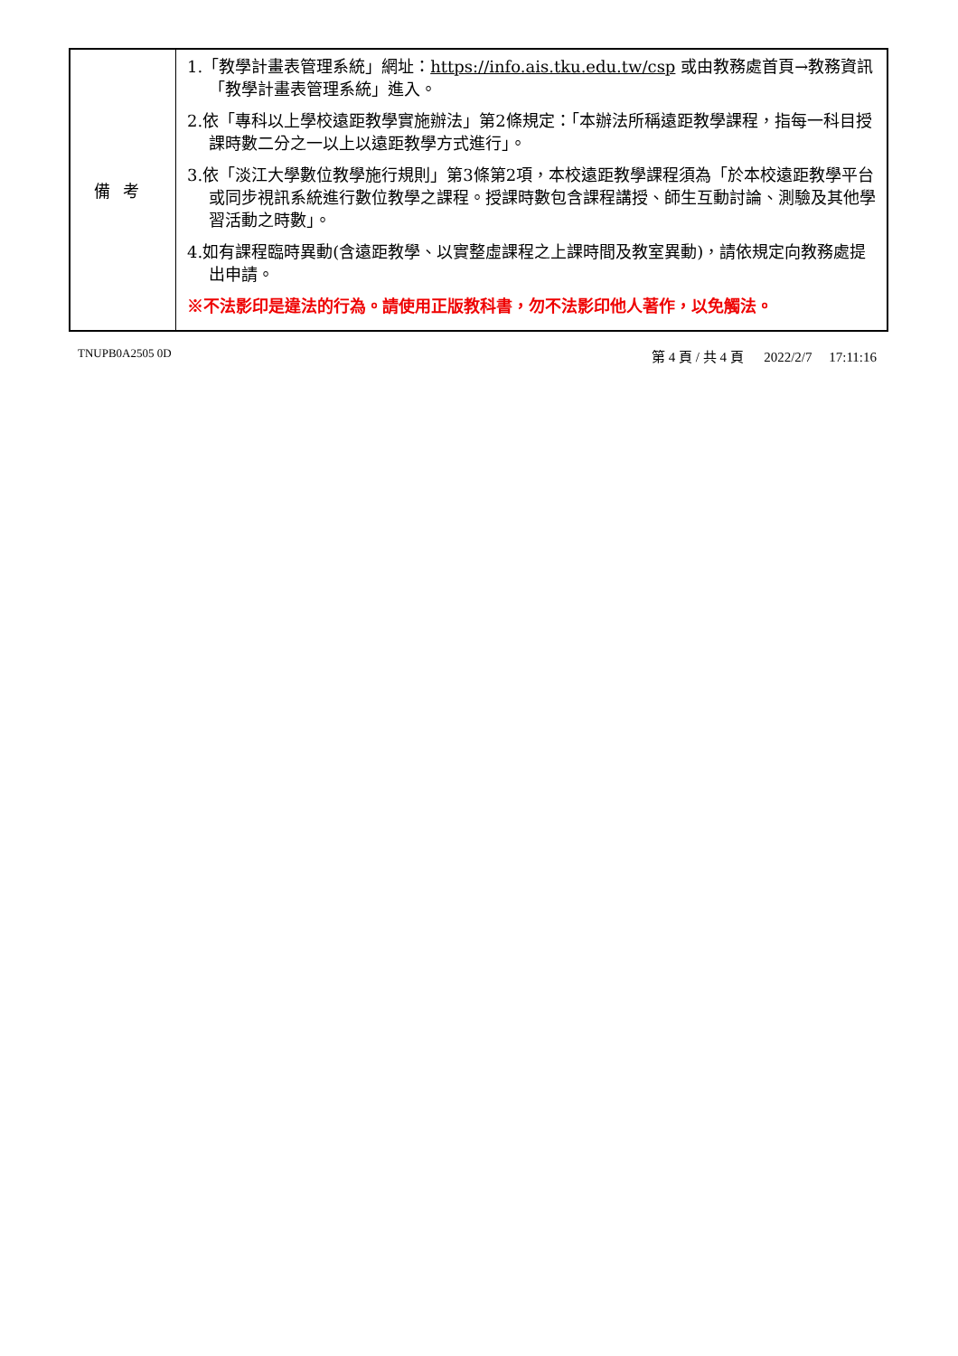| 備考 | 1.「教學計畫表管理系統」網址： https://info.ais.tku.edu.tw/csp 或由教務處首頁→教務資訊「教學計畫表管理系統」進入。 2.依「專科以上學校遠距教學實施辦法」第2條規定：「本辦法所稱遠距教學課程，指每一科目授課時數二分之一以上以遠距教學方式進行」。 3.依「淡江大學數位教學施行規則」第3條第2項，本校遠距教學課程須為「於本校遠距教學平台或同步視訊系統進行數位教學之課程。授課時數包含課程講授、師生互動討論、測驗及其他學習活動之時數」。 4.如有課程臨時異動(含遠距教學、以實整虛課程之上課時間及教室異動)，請依規定向教務處提出申請。 ※不法影印是違法的行為。請使用正版教科書，勿不法影印他人著作，以免觸法。 |
TNUPB0A2505 0D 第 4 頁 / 共 4 頁 2022/2/7 17:11:16